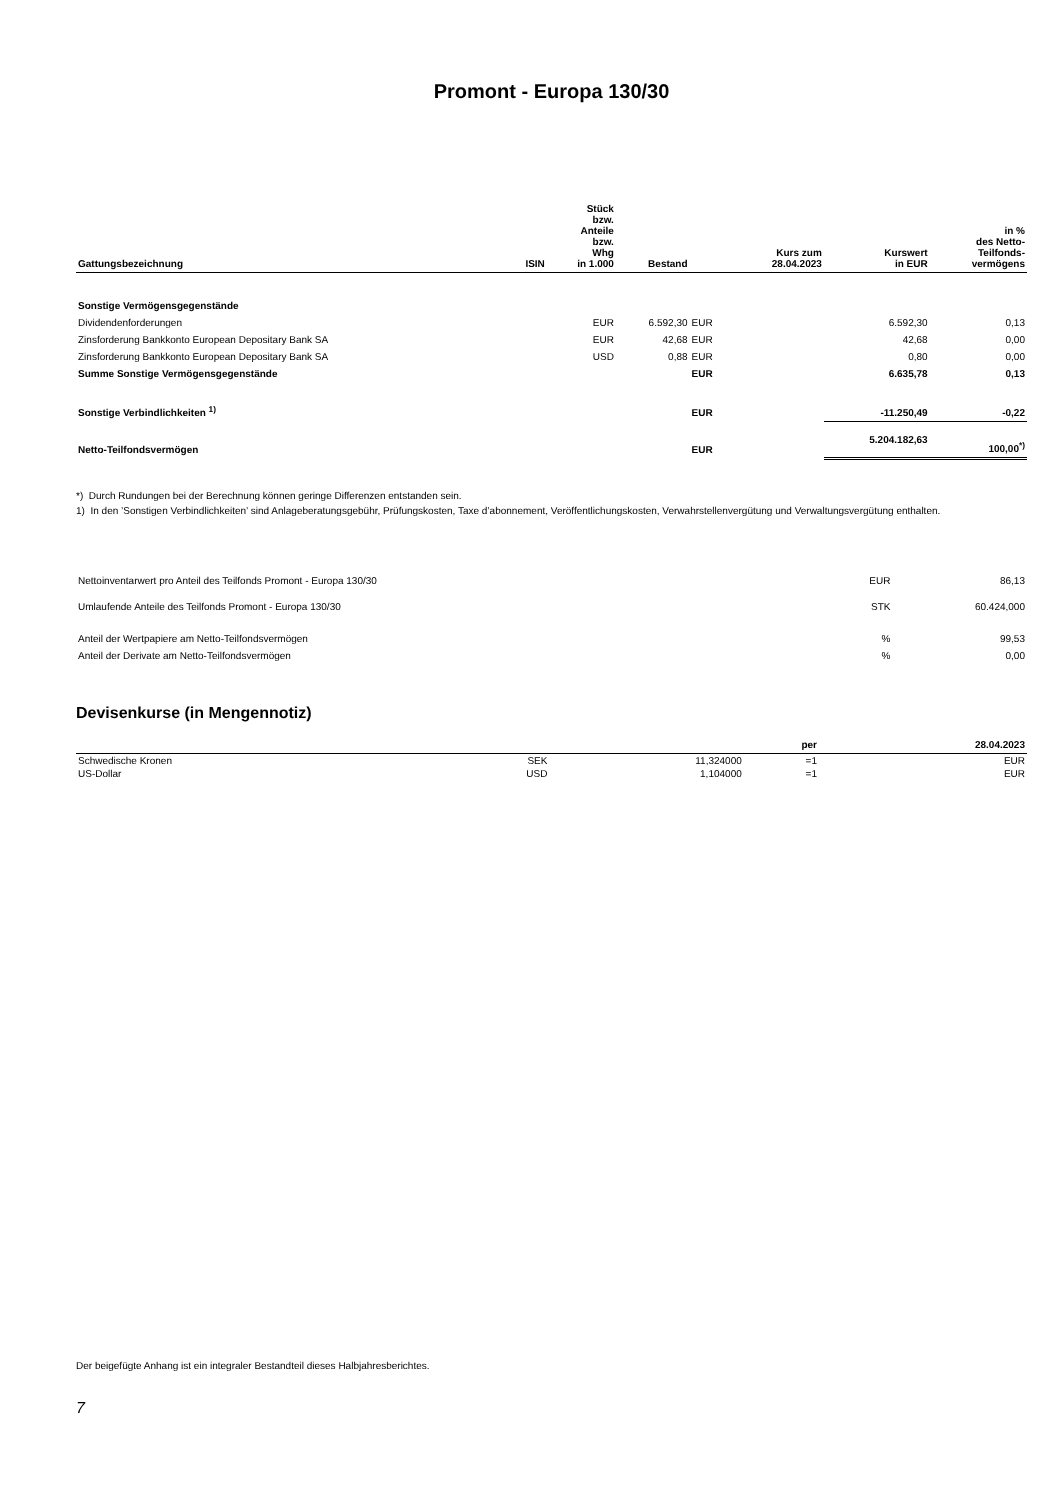Promont - Europa 130/30
| Gattungsbezeichnung | ISIN | Stück bzw. Anteile bzw. Whg in 1.000 | Bestand | | Kurs zum 28.04.2023 | Kurswert in EUR | in % des Netto- Teilfonds- vermögens |
| --- | --- | --- | --- | --- | --- | --- | --- |
| Sonstige Vermögensgegenstände | | | | | | | |
| Dividendenforderungen | | EUR | 6.592,30 | EUR | | 6.592,30 | 0,13 |
| Zinsforderung Bankkonto European Depositary Bank SA | | EUR | 42,68 | EUR | | 42,68 | 0,00 |
| Zinsforderung Bankkonto European Depositary Bank SA | | USD | 0,88 | EUR | | 0,80 | 0,00 |
| Summe Sonstige Vermögensgegenstände | | | | EUR | | 6.635,78 | 0,13 |
| Sonstige Verbindlichkeiten <sup>1)</sup> | | | | EUR | | -11.250,49 | -0,22 |
| Netto-Teilfondsvermögen | | | | EUR | | 5.204.182,63 | 100,00<sup>*)</sup> |
*) Durch Rundungen bei der Berechnung können geringe Differenzen entstanden sein.
1) In den ’Sonstigen Verbindlichkeiten’ sind Anlageberatungsgebühr, Prüfungskosten, Taxe d’abonnement, Veröffentlichungskosten, Verwahrstellenvergütung und Verwaltungsvergütung enthalten.
| Nettoinventarwert pro Anteil des Teilfonds Promont - Europa 130/30 | EUR | 86,13 |
| Umlaufende Anteile des Teilfonds Promont - Europa 130/30 | STK | 60.424,000 |
| Anteil der Wertpapiere am Netto-Teilfondsvermögen | % | 99,53 |
| Anteil der Derivate am Netto-Teilfondsvermögen | % | 0,00 |
Devisenkurse (in Mengennotiz)
| | | | per | 28.04.2023 |
| --- | --- | --- | --- | --- |
| Schwedische Kronen | SEK | 11,324000 | =1 | EUR |
| US-Dollar | USD | 1,104000 | =1 | EUR |
Der beigefügte Anhang ist ein integraler Bestandteil dieses Halbjahresberichtes.
7